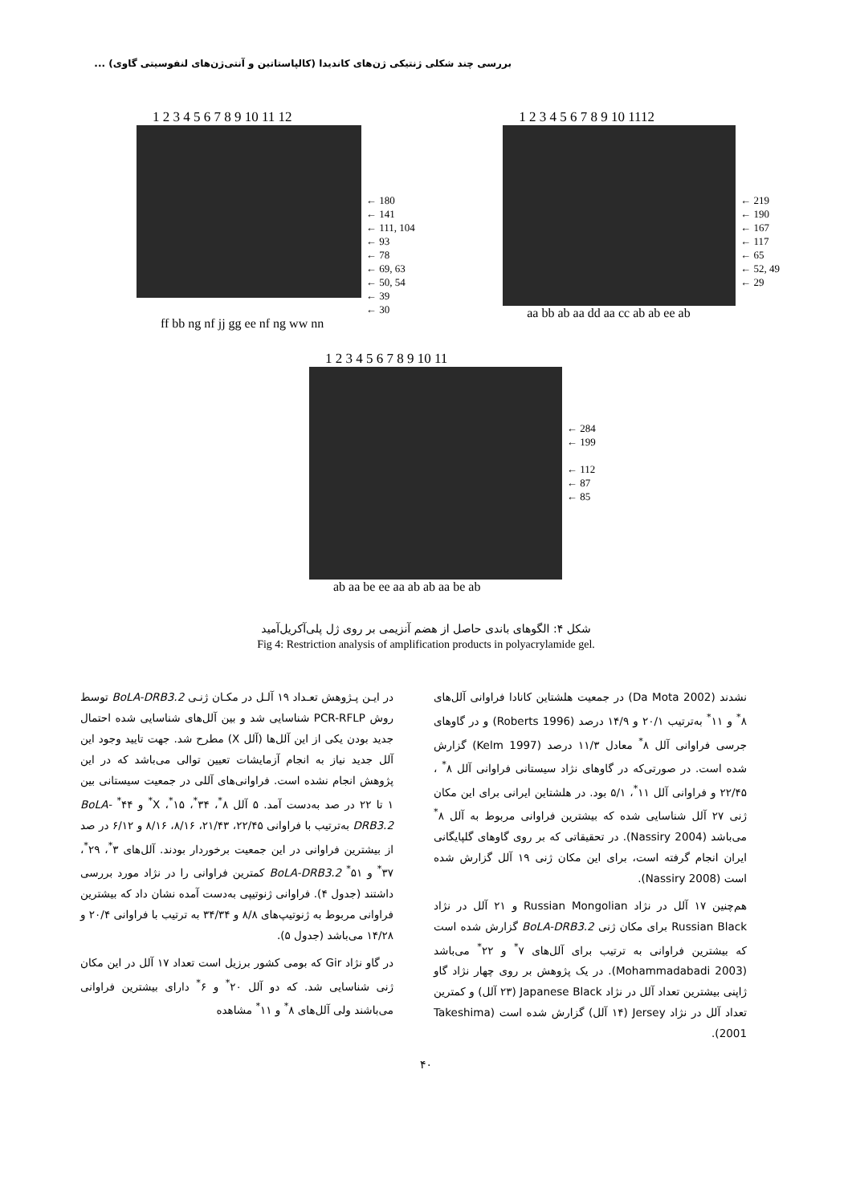بررسی چند شکلی ژنتیکی ژن‌های کاندیدا (کالپاستاتین و آنتی‌ژن‌های لنفوسیتی گاوی) ...
1 2 3 4 5 6 7 8 9 10 11 12
← 180
← 141
← 111, 104
← 93
← 78
← 69, 63
← 50, 54
← 39
← 30
ff bb ng nf jj gg ee nf ng ww nn
1 2 3 4 5 6 7 8 9 10 1112
← 219
← 190
← 167
← 117
← 65
← 52, 49
← 29
aa bb ab aa dd aa cc ab ab ee ab
1 2 3 4 5 6 7 8 9 10 11
← 284
← 199
← 112
← 87
← 85
ab aa be ee aa ab ab aa be ab
شکل ۴: الگوهای باندی حاصل از هضم آنزیمی بر روی ژل پلی‌آکریل‌آمید
Fig 4: Restriction analysis of amplification products in polyacrylamide gel.
در ایـن پـژوهش تعـداد ۱۹ آلـل در مکـان ژنـی BoLA-DRB3.2 توسط روش PCR-RFLP شناسایی شد و بین آلل‌های شناسایی شده احتمال جدید بودن یکی از این آلل‌ها (آلل X) مطرح شد. جهت تایید وجود این آلل جدید نیاز به انجام آزمایشات تعیین توالی می‌باشد که در این پژوهش انجام نشده است. فراوانی‌های آللی در جمعیت سیستانی بین ۱ تا ۲۲ در صد به‌دست آمد. ۵ آلل ۸<sup>*</sup>، ۳۴<sup>*</sup>، ۱۵<sup>*</sup>، X<sup>*</sup> و ۴۴<sup>*</sup> BoLA-DRB3.2 به‌ترتیب با فراوانی ۲۲/۴۵، ۲۱/۴۳، ۸/۱۶، ۸/۱۶ و ۶/۱۲ در صد از بیشترین فراوانی در این جمعیت برخوردار بودند. آلل‌های ۳<sup>*</sup>، ۲۹<sup>*</sup>، ۳۷<sup>*</sup> و ۵۱<sup>*</sup> BoLA-DRB3.2 کمترین فراوانی را در نژاد مورد بررسی داشتند (جدول ۴). فراوانی ژنوتیپی به‌دست آمده نشان داد که بیشترین فراوانی مربوط به ژنوتیپ‌های ۸/۸ و ۳۴/۳۴ به ترتیب با فراوانی ۲۰/۴ و ۱۴/۲۸ می‌باشد (جدول ۵).
در گاو نژاد Gir که بومی کشور برزیل است تعداد ۱۷ آلل در این مکان ژنی شناسایی شد. که دو آلل ۲۰<sup>*</sup> و ۶<sup>*</sup> دارای بیشترین فراوانی می‌باشند ولی آلل‌های ۸<sup>*</sup> و ۱۱<sup>*</sup> مشاهده
نشدند (Da Mota 2002) در جمعیت هلشتاین کانادا فراوانی آلل‌های ۸<sup>*</sup> و ۱۱<sup>*</sup> به‌ترتیب ۲۰/۱ و ۱۴/۹ درصد (Roberts 1996) و در گاوهای جرسی فراوانی آلل ۸<sup>*</sup> معادل ۱۱/۳ درصد (Kelm 1997) گزارش شده است. در صورتی‌که در گاوهای نژاد سیستانی فراوانی آلل ۸<sup>*</sup> ، ۲۲/۴۵ و فراوانی آلل ۱۱<sup>*</sup>، ۵/۱ بود. در هلشتاین ایرانی برای این مکان ژنی ۲۷ آلل شناسایی شده که بیشترین فراوانی مربوط به آلل ۸<sup>*</sup> می‌باشد (Nassiry 2004). در تحقیقاتی که بر روی گاوهای گلپایگانی ایران انجام گرفته است، برای این مکان ژنی ۱۹ آلل گزارش شده است (Nassiry 2008).
هم‌چنین ۱۷ آلل در نژاد Russian Mongolian و ۲۱ آلل در نژاد Russian Black برای مکان ژنی BoLA-DRB3.2 گزارش شده است که بیشترین فراوانی به ترتیب برای آلل‌های ۷<sup>*</sup> و ۲۲<sup>*</sup> می‌باشد (Mohammadabadi 2003). در یک پژوهش بر روی چهار نژاد گاو ژاپنی بیشترین تعداد آلل در نژاد Japanese Black (۲۳ آلل) و کمترین تعداد آلل در نژاد Jersey (۱۴ آلل) گزارش شده است (Takeshima 2001).
۴۰